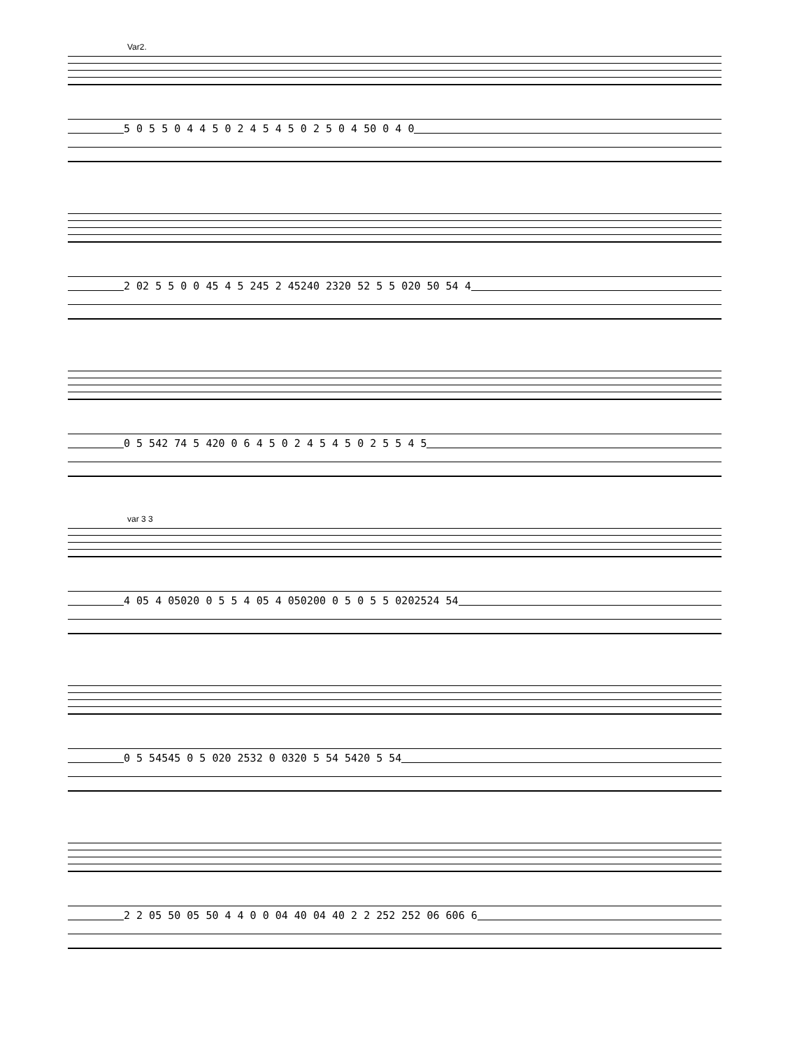Var2.
5 0 5 5 0 4 4 5 0 2 4 5 4 5 0 2 5 0 4 50 0 4 0
2 02 5 5 0 0 45 4 5 245 2 45240 2320 52 5 5 020 50 54 4
0 5 542 74 5 420 0 6 4 5 0 2 4 5 4 5 0 2 5 5 4 5
var 3 3
4 05 4 05020 0 5 5 4 05 4 050200 0 5 0 5 5 0202524 54
0 5 54545 0 5 020 2532 0 0320 5 54 5420 5 54
2 2 05 50 05 50 4 4 0 0 04 40 04 40 2 2 252 252 06 606 6